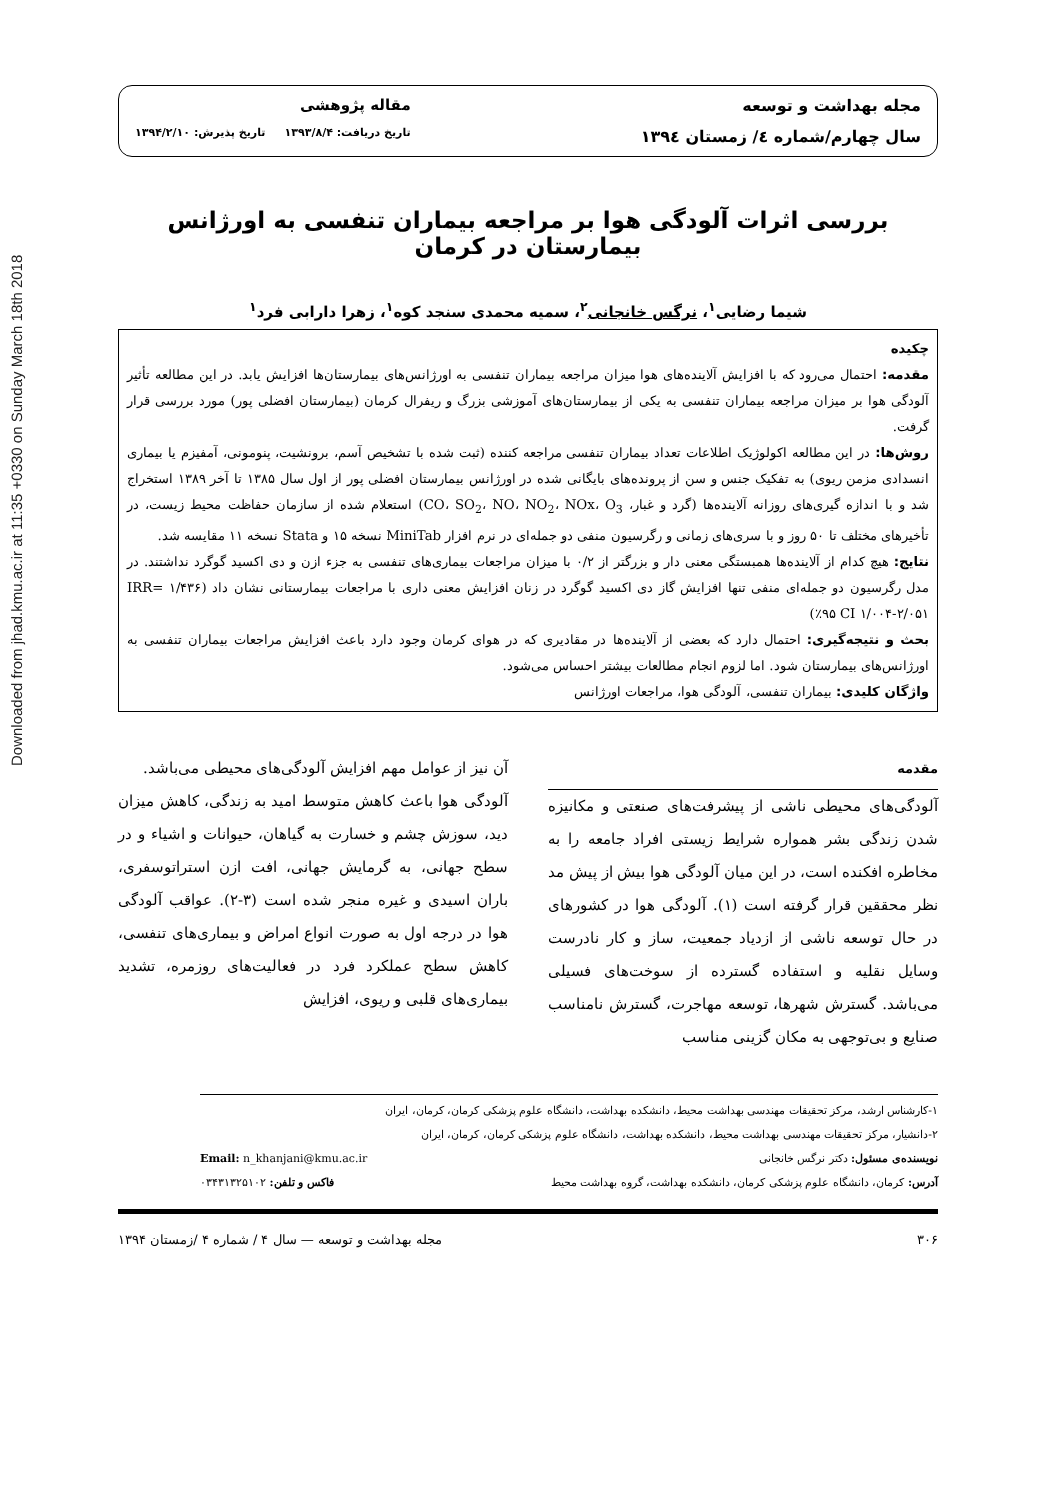Downloaded from jhad.kmu.ac.ir at 11:35 +0330 on Sunday March 18th 2018
مجله بهداشت و توسعه
سال چهارم/شماره ٤/ زمستان ١٣٩٤
مقاله پژوهشی
تاریخ دریافت: ۱۳۹۳/۸/۴ تاریخ پذیرش: ۱۳۹۴/۲/۱۰
بررسی اثرات آلودگی هوا بر مراجعه بیماران تنفسی به اورژانس بیمارستان در کرمان
شیما رضایی<sup>۱</sup>، نرگس خانجانی<sup>۲</sup>، سمیه محمدی سنجد کوه<sup>۱</sup>، زهرا دارابی فرد<sup>۱</sup>
چکیده
مقدمه: احتمال می‌رود که با افزایش آلاینده‌های هوا میزان مراجعه بیماران تنفسی به اورژانس‌های بیمارستان‌ها افزایش یابد. در این مطالعه تأثیر آلودگی هوا بر میزان مراجعه بیماران تنفسی به یکی از بیمارستان‌های آموزشی بزرگ و ریفرال کرمان (بیمارستان افضلی پور) مورد بررسی قرار گرفت.
روش‌ها: در این مطالعه اکولوژیک اطلاعات تعداد بیماران تنفسی مراجعه کننده (ثبت شده با تشخیص آسم، برونشیت، پنومونی، آمفیزم یا بیماری انسدادی مزمن ریوی) به تفکیک جنس و سن از پرونده‌های بایگانی شده در اورژانس بیمارستان افضلی پور از اول سال ۱۳۸۵ تا آخر ۱۳۸۹ استخراج شد و با اندازه گیری‌های روزانه آلاینده‌ها (گرد و غبار، CO، SO<sub>2</sub>، NO، NO<sub>2</sub>، NOx، O<sub>3</sub>) استعلام شده از سازمان حفاظت محیط زیست، در تأخیرهای مختلف تا ۵۰ روز و با سری‌های زمانی و رگرسیون منفی دو جمله‌ای در نرم افزار MiniTab نسخه ۱۵ و Stata نسخه ۱۱ مقایسه شد.
نتایج: هیچ کدام از آلاینده‌ها همبستگی معنی دار و بزرگتر از ۰/۲ با میزان مراجعات بیماری‌های تنفسی به جزء ازن و دی اکسید گوگرد نداشتند. در مدل رگرسیون دو جمله‌ای منفی تنها افزایش گاز دی اکسید گوگرد در زنان افزایش معنی داری با مراجعات بیمارستانی نشان داد (IRR= ۱/۴۳۶ (٪۹۵ CI ۱/۰۰۴-۲/۰۵۱
بحث و نتیجه‌گیری: احتمال دارد که بعضی از آلاینده‌ها در مقادیری که در هوای کرمان وجود دارد باعث افزایش مراجعات بیماران تنفسی به اورژانس‌های بیمارستان شود. اما لزوم انجام مطالعات بیشتر احساس می‌شود.
واژگان کلیدی: بیماران تنفسی، آلودگی هوا، مراجعات اورژانس
مقدمه
آلودگی‌های محیطی ناشی از پیشرفت‌های صنعتی و مکانیزه شدن زندگی بشر همواره شرایط زیستی افراد جامعه را به مخاطره افکنده است، در این میان آلودگی هوا بیش از پیش مد نظر محققین قرار گرفته است (۱). آلودگی هوا در کشورهای در حال توسعه ناشی از ازدیاد جمعیت، ساز و کار نادرست وسایل نقلیه و استفاده گسترده از سوخت‌های فسیلی می‌باشد. گسترش شهرها، توسعه مهاجرت، گسترش نامناسب صنایع و بی‌توجهی به مکان گزینی مناسب
آن نیز از عوامل مهم افزایش آلودگی‌های محیطی می‌باشد.
آلودگی هوا باعث کاهش متوسط امید به زندگی، کاهش میزان دید، سوزش چشم و خسارت به گیاهان، حیوانات و اشیاء و در سطح جهانی، به گرمایش جهانی، افت ازن استراتوسفری، باران اسیدی و غیره منجر شده است (۳-۲). عواقب آلودگی هوا در درجه اول به صورت انواع امراض و بیماری‌های تنفسی، کاهش سطح عملکرد فرد در فعالیت‌های روزمره، تشدید بیماری‌های قلبی و ریوی، افزایش
۱-کارشناس ارشد، مرکز تحقیقات مهندسی بهداشت محیط، دانشکده بهداشت، دانشگاه علوم پزشکی کرمان، کرمان، ایران
۲-دانشیار، مرکز تحقیقات مهندسی بهداشت محیط، دانشکده بهداشت، دانشگاه علوم پزشکی کرمان، کرمان، ایران
نویسنده‌ی مسئول: دکتر نرگس خانجانی Email: n_khanjani@kmu.ac.ir
آدرس: کرمان، دانشگاه علوم پزشکی کرمان، دانشکده بهداشت، گروه بهداشت محیط فاکس و تلفن: ۰۳۴۳۱۳۲۵۱۰۲
۳۰۶ مجله بهداشت و توسعه — سال ۴ / شماره ۴ /زمستان ۱۳۹۴